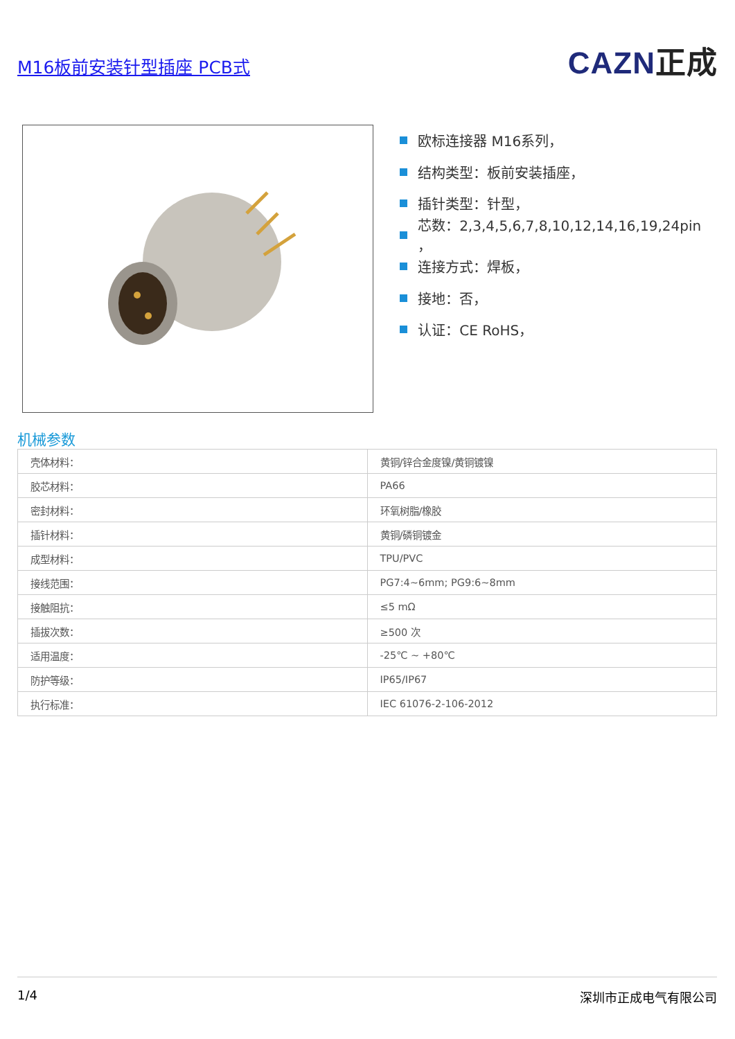M16板前安装针型插座 PCB式
CAZN正成
欧标连接器 M16系列，
结构类型：板前安装插座，
插针类型：针型，
芯数：2,3,4,5,6,7,8,10,12,14,16,19,24pin ，
连接方式：焊板，
接地：否，
认证：CE RoHS，
机械参数
| 壳体材料： | 黄铜/锌合金度镍/黄铜镀镍 |
| 胶芯材料： | PA66 |
| 密封材料： | 环氧树脂/橡胶 |
| 插针材料： | 黄铜/磷铜镀金 |
| 成型材料： | TPU/PVC |
| 接线范围： | PG7:4~6mm; PG9:6~8mm |
| 接触阻抗： | ≤5 mΩ |
| 插拔次数： | ≥500 次 |
| 适用温度： | -25℃ ~ +80℃ |
| 防护等级： | IP65/IP67 |
| 执行标准： | IEC 61076-2-106-2012 |
1/4 深圳市正成电气有限公司